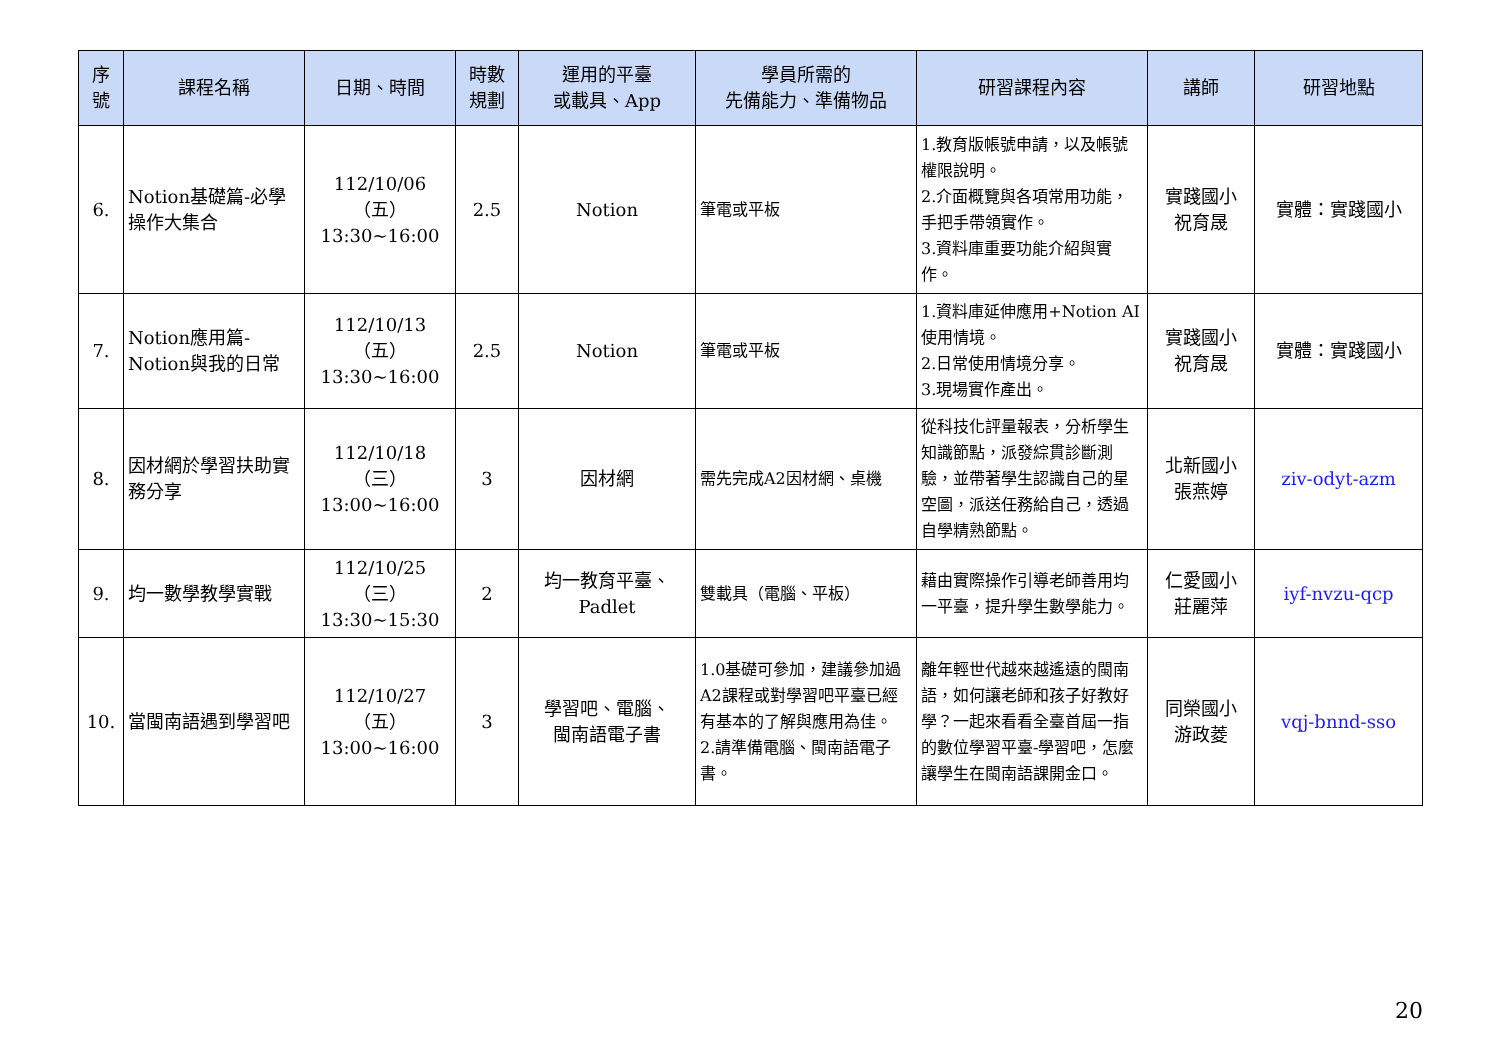| 序 號 | 課程名稱 | 日期、時間 | 時數 規劃 | 運用的平臺 或載具、App | 學員所需的 先備能力、準備物品 | 研習課程內容 | 講師 | 研習地點 |
| --- | --- | --- | --- | --- | --- | --- | --- | --- |
| 6. | Notion基礎篇-必學操作大集合 | 112/10/06（五） 13:30~16:00 | 2.5 | Notion | 筆電或平板 | 1.教育版帳號申請，以及帳號權限說明。 2.介面概覽與各項常用功能，手把手帶領實作。 3.資料庫重要功能介紹與實作。 | 實踐國小 祝育晟 | 實體：實踐國小 |
| 7. | Notion應用篇-Notion與我的日常 | 112/10/13（五） 13:30~16:00 | 2.5 | Notion | 筆電或平板 | 1.資料庫延伸應用+Notion AI使用情境。 2.日常使用情境分享。 3.現場實作產出。 | 實踐國小 祝育晟 | 實體：實踐國小 |
| 8. | 因材網於學習扶助實務分享 | 112/10/18（三） 13:00~16:00 | 3 | 因材網 | 需先完成A2因材網、桌機 | 從科技化評量報表，分析學生知識節點，派發綜貫診斷測驗，並帶著學生認識自己的星空圖，派送任務給自己，透過自學精熟節點。 | 北新國小 張燕婷 | ziv-odyt-azm |
| 9. | 均一數學教學實戰 | 112/10/25（三） 13:30~15:30 | 2 | 均一教育平臺、Padlet | 雙載具（電腦、平板） | 藉由實際操作引導老師善用均一平臺，提升學生數學能力。 | 仁愛國小 莊麗萍 | iyf-nvzu-qcp |
| 10. | 當閩南語遇到學習吧 | 112/10/27（五） 13:00~16:00 | 3 | 學習吧、電腦、 閩南語電子書 | 1.0基礎可參加，建議參加過A2課程或對學習吧平臺已經有基本的了解與應用為佳。 2.請準備電腦、閩南語電子書。 | 離年輕世代越來越遙遠的閩南語，如何讓老師和孩子好教好學？一起來看看全臺首屆一指的數位學習平臺-學習吧，怎麼讓學生在閩南語課開金口。 | 同榮國小 游政菱 | vqj-bnnd-sso |
20